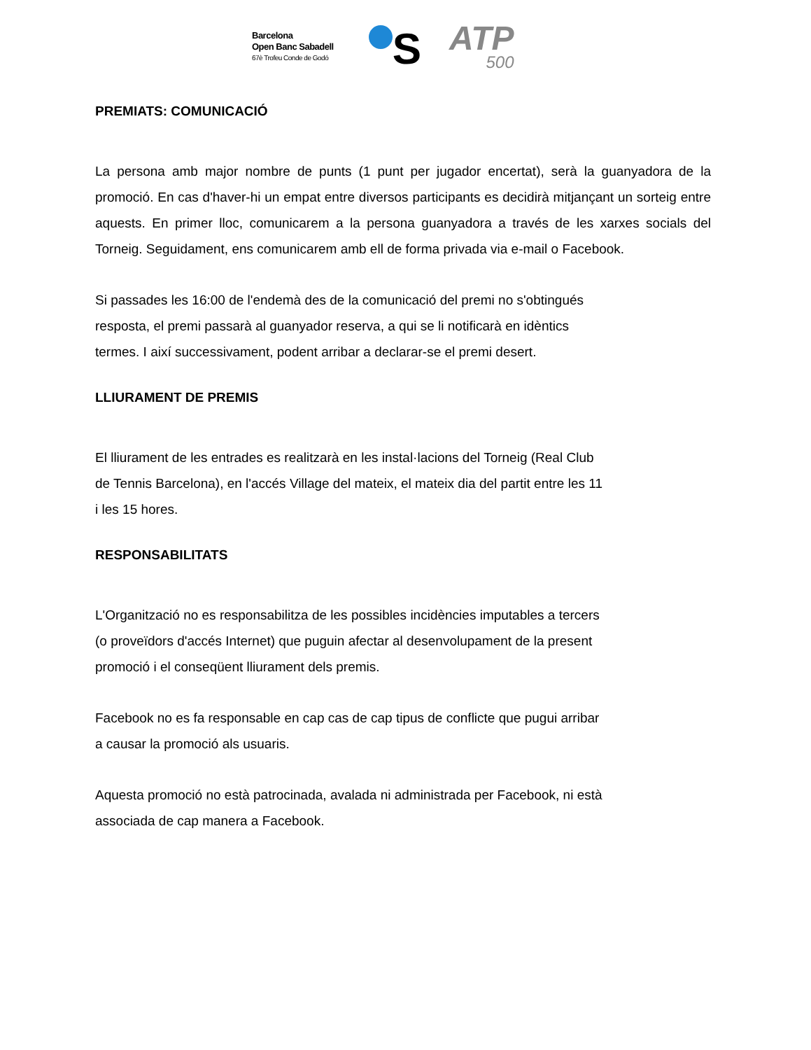Barcelona
Open Banc Sabadell
67è Trofeu Conde de Godó
S
ATP
500
PREMIATS: COMUNICACIÓ
La persona amb major nombre de punts (1 punt per jugador encertat), serà la guanyadora de la promoció. En cas d'haver-hi un empat entre diversos participants es decidirà mitjançant un sorteig entre aquests. En primer lloc, comunicarem a la persona guanyadora a través de les xarxes socials del Torneig. Seguidament, ens comunicarem amb ell de forma privada via e-mail o Facebook.
Si passades les 16:00 de l'endemà des de la comunicació del premi no s'obtingués
resposta, el premi passarà al guanyador reserva, a qui se li notificarà en idèntics
termes. I així successivament, podent arribar a declarar-se el premi desert.
LLIURAMENT DE PREMIS
El lliurament de les entrades es realitzarà en les instal·lacions del Torneig (Real Club
de Tennis Barcelona), en l'accés Village del mateix, el mateix dia del partit entre les 11
i les 15 hores.
RESPONSABILITATS
L'Organització no es responsabilitza de les possibles incidències imputables a tercers
(o proveïdors d'accés Internet) que puguin afectar al desenvolupament de la present
promoció i el conseqüent lliurament dels premis.
Facebook no es fa responsable en cap cas de cap tipus de conflicte que pugui arribar
a causar la promoció als usuaris.
Aquesta promoció no està patrocinada, avalada ni administrada per Facebook, ni està
associada de cap manera a Facebook.